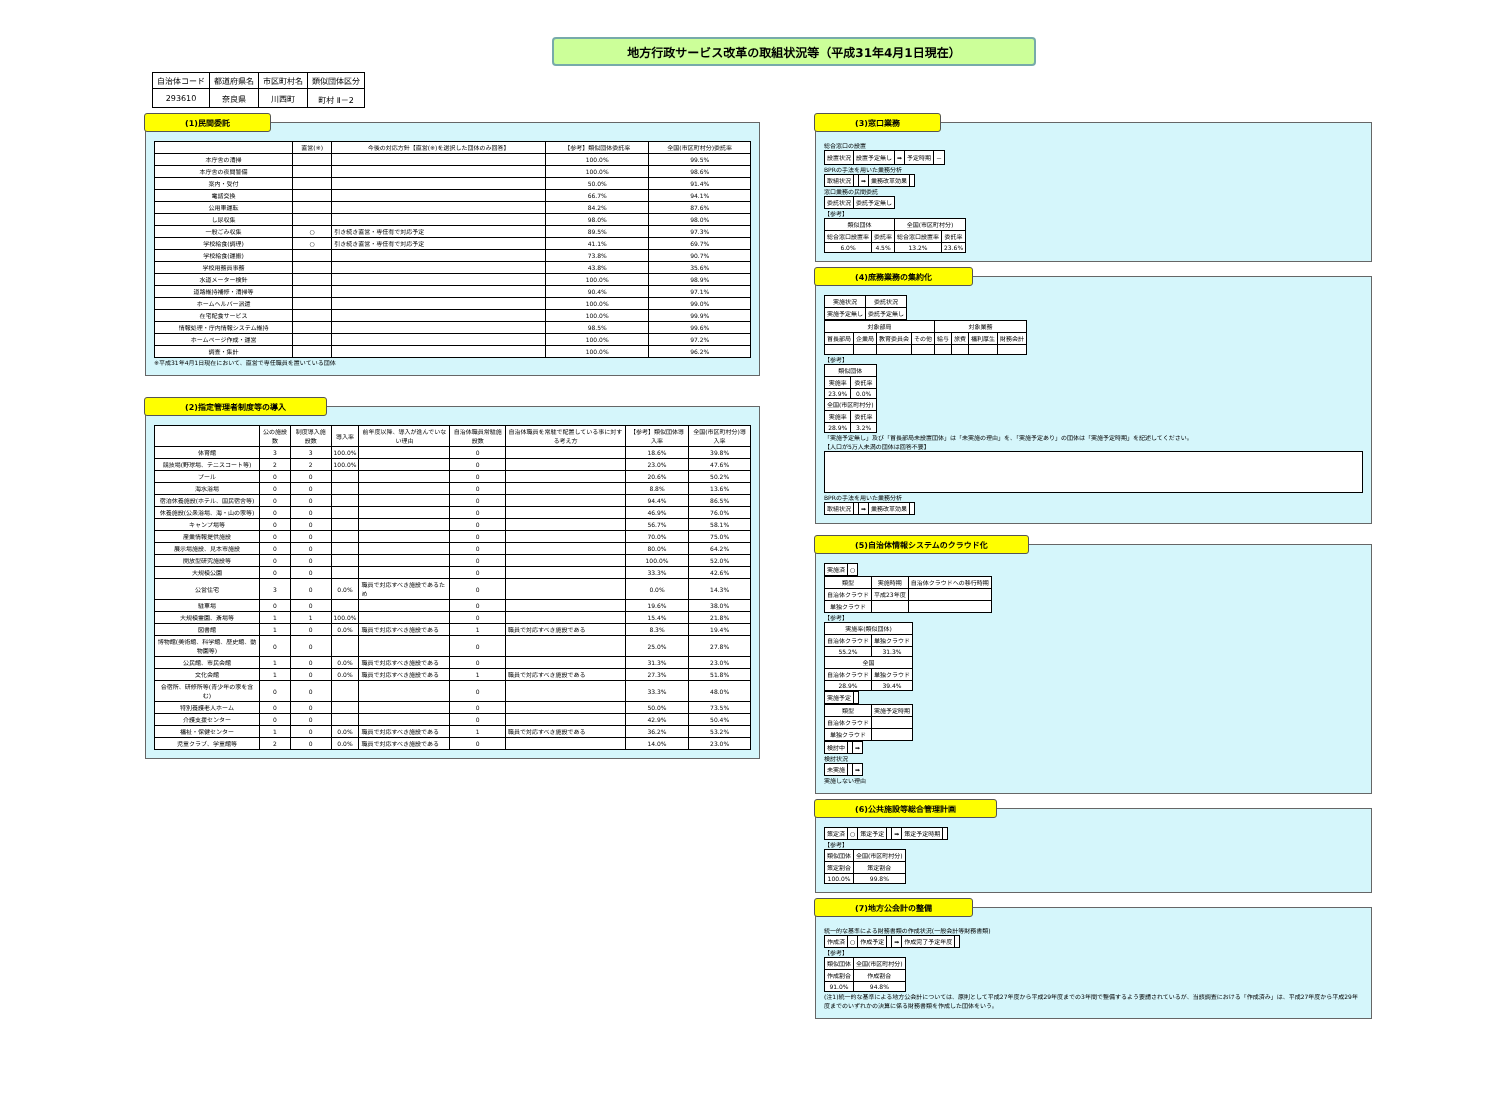地方行政サービス改革の取組状況等（平成31年4月1日現在）
| 自治体コード | 都道府県名 | 市区町村名 | 類似団体区分 |
| 293610 | 奈良県 | 川西町 | 町村 Ⅱ－2 |
(1)民間委託
| | 直営(※) | 今後の対応方針【直営(※)を選択した団体のみ回答】 | 【参考】類似団体委託率 | 全国(市区町村分)委託率 |
| --- | --- | --- | --- | --- |
| 本庁舎の清掃 | | | 100.0% | 99.5% |
| 本庁舎の夜間警備 | | | 100.0% | 98.6% |
| 案内・受付 | | | 50.0% | 91.4% |
| 電話交換 | | | 66.7% | 94.1% |
| 公用車運転 | | | 84.2% | 87.6% |
| し尿収集 | | | 98.0% | 98.0% |
| 一般ごみ収集 | ○ | 引き続き直営・専任有で対応予定 | 89.5% | 97.3% |
| 学校給食(調理) | ○ | 引き続き直営・専任有で対応予定 | 41.1% | 69.7% |
| 学校給食(運搬) | | | 73.8% | 90.7% |
| 学校用務員事務 | | | 43.8% | 35.6% |
| 水道メーター検針 | | | 100.0% | 98.9% |
| 道路維持補修・清掃等 | | | 90.4% | 97.1% |
| ホームヘルパー派遣 | | | 100.0% | 99.0% |
| 在宅配食サービス | | | 100.0% | 99.9% |
| 情報処理・庁内情報システム維持 | | | 98.5% | 99.6% |
| ホームページ作成・運営 | | | 100.0% | 97.2% |
| 調査・集計 | | | 100.0% | 96.2% |
※平成31年4月1日現在において、直営で専任職員を置いている団体
(2)指定管理者制度等の導入
| | 公の施設数 | 制度導入施設数 | 導入率 | 前年度以降、導入が進んでいない理由 | 自治体職員常駐施設数 | 自治体職員を常駐で配置している事に対する考え方 | 【参考】類似団体導入率 | 全国(市区町村分)導入率 |
| --- | --- | --- | --- | --- | --- | --- | --- | --- |
| 体育館 | 3 | 3 | 100.0% | | 0 | | 18.6% | 39.8% |
| 競技場(野球場、テニスコート等) | 2 | 2 | 100.0% | | 0 | | 23.0% | 47.6% |
| プール | 0 | 0 | | | 0 | | 20.6% | 50.2% |
| 海水浴場 | 0 | 0 | | | 0 | | 8.8% | 13.6% |
| 宿泊休養施設(ホテル、国民宿舎等) | 0 | 0 | | | 0 | | 94.4% | 86.5% |
| 休養施設(公衆浴場、海・山の家等) | 0 | 0 | | | 0 | | 46.9% | 76.0% |
| キャンプ場等 | 0 | 0 | | | 0 | | 56.7% | 58.1% |
| 産業情報提供施設 | 0 | 0 | | | 0 | | 70.0% | 75.0% |
| 展示場施設、見本市施設 | 0 | 0 | | | 0 | | 80.0% | 64.2% |
| 開放型研究施設等 | 0 | 0 | | | 0 | | 100.0% | 52.0% |
| 大規模公園 | 0 | 0 | | | 0 | | 33.3% | 42.6% |
| 公営住宅 | 3 | 0 | 0.0% | 職員で対応すべき施設であるため | 0 | | 0.0% | 14.3% |
| 駐車場 | 0 | 0 | | | 0 | | 19.6% | 38.0% |
| 大規模霊園、斎場等 | 1 | 1 | 100.0% | | 0 | | 15.4% | 21.8% |
| 図書館 | 1 | 0 | 0.0% | 職員で対応すべき施設である | 1 | 職員で対応すべき施設である | 8.3% | 19.4% |
| 博物館(美術館、科学館、歴史館、動物園等) | 0 | 0 | | | 0 | | 25.0% | 27.8% |
| 公民館、市民会館 | 1 | 0 | 0.0% | 職員で対応すべき施設である | 0 | | 31.3% | 23.0% |
| 文化会館 | 1 | 0 | 0.0% | 職員で対応すべき施設である | 1 | 職員で対応すべき施設である | 27.3% | 51.8% |
| 合宿所、研修所等(青少年の家を含む) | 0 | 0 | | | 0 | | 33.3% | 48.0% |
| 特別養護老人ホーム | 0 | 0 | | | 0 | | 50.0% | 73.5% |
| 介護支援センター | 0 | 0 | | | 0 | | 42.9% | 50.4% |
| 福祉・保健センター | 1 | 0 | 0.0% | 職員で対応すべき施設である | 1 | 職員で対応すべき施設である | 36.2% | 53.2% |
| 児童クラブ、学童館等 | 2 | 0 | 0.0% | 職員で対応すべき施設である | 0 | | 14.0% | 23.0% |
(3)窓口業務
総合窓口の設置
| 設置状況 | 設置予定無し | ➡ | 予定時期 | － |
BPRの手法を用いた業務分析
| 取組状況 | | ➡ | 業務改革効果 | |
窓口業務の民間委託
| 委託状況 | 委託予定無し |
【参考】
| 類似団体 | | 全国(市区町村分) | |
| 総合窓口設置率 | 委託率 | 総合窓口設置率 | 委託率 |
| 6.0% | 4.5% | 13.2% | 23.6% |
(4)庶務業務の集約化
| 実施状況 | 委託状況 |
| 実施予定無し | 委託予定無し |
| 対象部局 | | | | 対象業務 | | | |
| 首長部局 | 企業局 | 教育委員会 | その他 | 給与 | 旅費 | 福利厚生 | 財務会計 |
【参考】
| 類似団体 | |
| 実施率 | 委託率 |
| 23.9% | 0.0% |
| 全国(市区町村分) | |
| 実施率 | 委託率 |
| 28.9% | 3.2% |
「実施予定無し」及び「首長部局未設置団体」は「未実施の理由」を、「実施予定あり」の団体は「実施予定時期」を記述してください。
【人口が5万人未満の団体は回答不要】
BPRの手法を用いた業務分析
| 取組状況 | | ➡ | 業務改革効果 | |
(5)自治体情報システムのクラウド化
| 実施済 | ○ |
| 類型 | 実施時期 | 自治体クラウドへの移行時期 |
| 自治体クラウド | 平成23年度 | |
| 単独クラウド | | |
【参考】
| 実施率(類似団体) | |
| 自治体クラウド | 単独クラウド |
| 55.2% | 31.3% |
| 全国 | |
| 自治体クラウド | 単独クラウド |
| 28.9% | 39.4% |
| 実施予定 | |
| 類型 | 実施予定時期 |
| 自治体クラウド | |
| 単独クラウド | |
| 検討中 | | ➡ |
検討状況
| 未実施 | | ➡ |
実施しない理由
(6)公共施設等総合管理計画
| 策定済 | ○ | 策定予定 | | ➡ | 策定予定時期 | |
【参考】
| 類似団体 | 全国(市区町村分) |
| 策定割合 | 策定割合 |
| 100.0% | 99.8% |
(7)地方公会計の整備
統一的な基準による財務書類の作成状況(一般会計等財務書類)
| 作成済 | ○ | 作成予定 | | ➡ | 作成完了予定年度 | |
【参考】
| 類似団体 | 全国(市区町村分) |
| 作成割合 | 作成割合 |
| 91.0% | 94.8% |
(注1)統一的な基準による地方公会計については、原則として平成27年度から平成29年度までの3年間で整備するよう要請されているが、当該調査における「作成済み」は、平成27年度から平成29年度までのいずれかの決算に係る財務書類を作成した団体をいう。